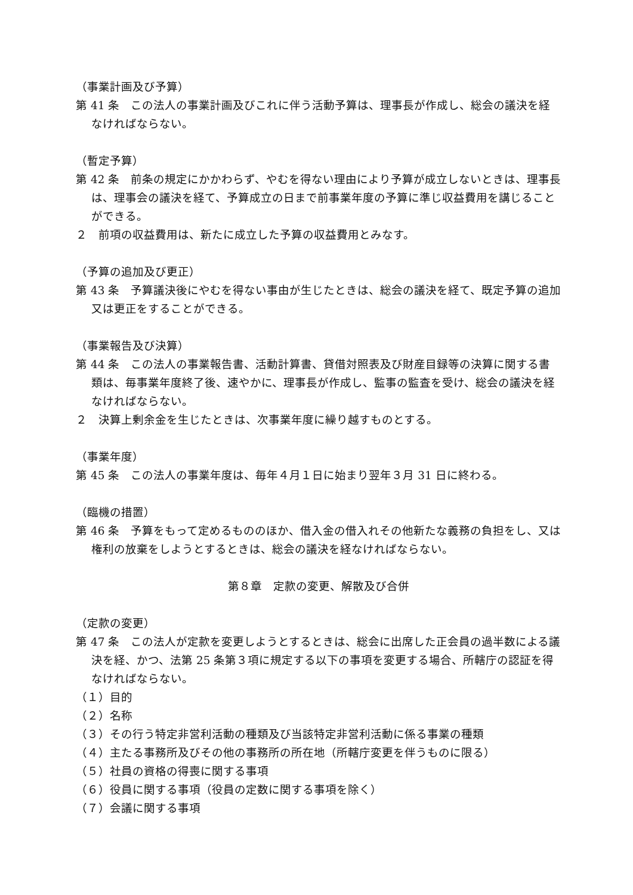（事業計画及び予算）
第 41 条　この法人の事業計画及びこれに伴う活動予算は、理事長が作成し、総会の議決を経なければならない。
（暫定予算）
第 42 条　前条の規定にかかわらず、やむを得ない理由により予算が成立しないときは、理事長は、理事会の議決を経て、予算成立の日まで前事業年度の予算に準じ収益費用を講じることができる。
２　前項の収益費用は、新たに成立した予算の収益費用とみなす。
（予算の追加及び更正）
第 43 条　予算議決後にやむを得ない事由が生じたときは、総会の議決を経て、既定予算の追加又は更正をすることができる。
（事業報告及び決算）
第 44 条　この法人の事業報告書、活動計算書、貸借対照表及び財産目録等の決算に関する書類は、毎事業年度終了後、速やかに、理事長が作成し、監事の監査を受け、総会の議決を経なければならない。
２　決算上剰余金を生じたときは、次事業年度に繰り越すものとする。
（事業年度）
第 45 条　この法人の事業年度は、毎年４月１日に始まり翌年３月 31 日に終わる。
（臨機の措置）
第 46 条　予算をもって定めるもののほか、借入金の借入れその他新たな義務の負担をし、又は権利の放棄をしようとするときは、総会の議決を経なければならない。
第８章　定款の変更、解散及び合併
（定款の変更）
第 47 条　この法人が定款を変更しようとするときは、総会に出席した正会員の過半数による議決を経、かつ、法第 25 条第３項に規定する以下の事項を変更する場合、所轄庁の認証を得なければならない。
（１）目的
（２）名称
（３）その行う特定非営利活動の種類及び当該特定非営利活動に係る事業の種類
（４）主たる事務所及びその他の事務所の所在地（所轄庁変更を伴うものに限る）
（５）社員の資格の得喪に関する事項
（６）役員に関する事項（役員の定数に関する事項を除く）
（７）会議に関する事項